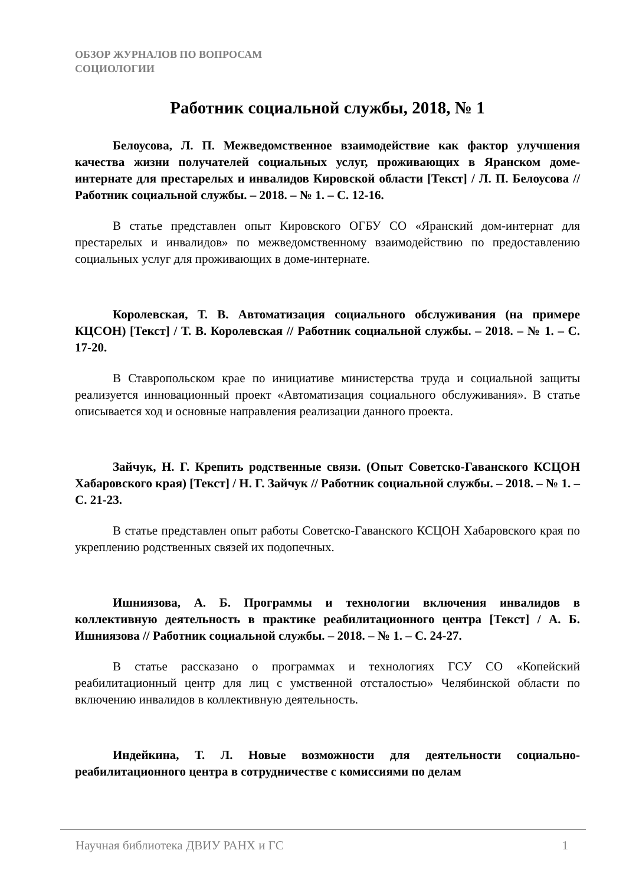ОБЗОР ЖУРНАЛОВ ПО ВОПРОСАМ
СОЦИОЛОГИИ
Работник социальной службы, 2018, № 1
Белоусова, Л. П. Межведомственное взаимодействие как фактор улучшения качества жизни получателей социальных услуг, проживающих в Яранском доме-интернате для престарелых и инвалидов Кировской области [Текст] / Л. П. Белоусова // Работник социальной службы. – 2018. – № 1. – С. 12-16.
В статье представлен опыт Кировского ОГБУ СО «Яранский дом-интернат для престарелых и инвалидов» по межведомственному взаимодействию по предоставлению социальных услуг для проживающих в доме-интернате.
Королевская, Т. В. Автоматизация социального обслуживания (на примере КЦСОН) [Текст] / Т. В. Королевская // Работник социальной службы. – 2018. – № 1. – С. 17-20.
В Ставропольском крае по инициативе министерства труда и социальной защиты реализуется инновационный проект «Автоматизация социального обслуживания». В статье описывается ход и основные направления реализации данного проекта.
Зайчук, Н. Г. Крепить родственные связи. (Опыт Советско-Гаванского КСЦОН Хабаровского края) [Текст] / Н. Г. Зайчук // Работник социальной службы. – 2018. – № 1. – С. 21-23.
В статье представлен опыт работы Советско-Гаванского КСЦОН Хабаровского края по укреплению родственных связей их подопечных.
Ишниязова, А. Б. Программы и технологии включения инвалидов в коллективную деятельность в практике реабилитационного центра [Текст] / А. Б. Ишниязова // Работник социальной службы. – 2018. – № 1. – С. 24-27.
В статье рассказано о программах и технологиях ГСУ СО «Копейский реабилитационный центр для лиц с умственной отсталостью» Челябинской области по включению инвалидов в коллективную деятельность.
Индейкина, Т. Л. Новые возможности для деятельности социально-реабилитационного центра в сотрудничестве с комиссиями по делам
Научная библиотека ДВИУ РАНХ и ГС 1